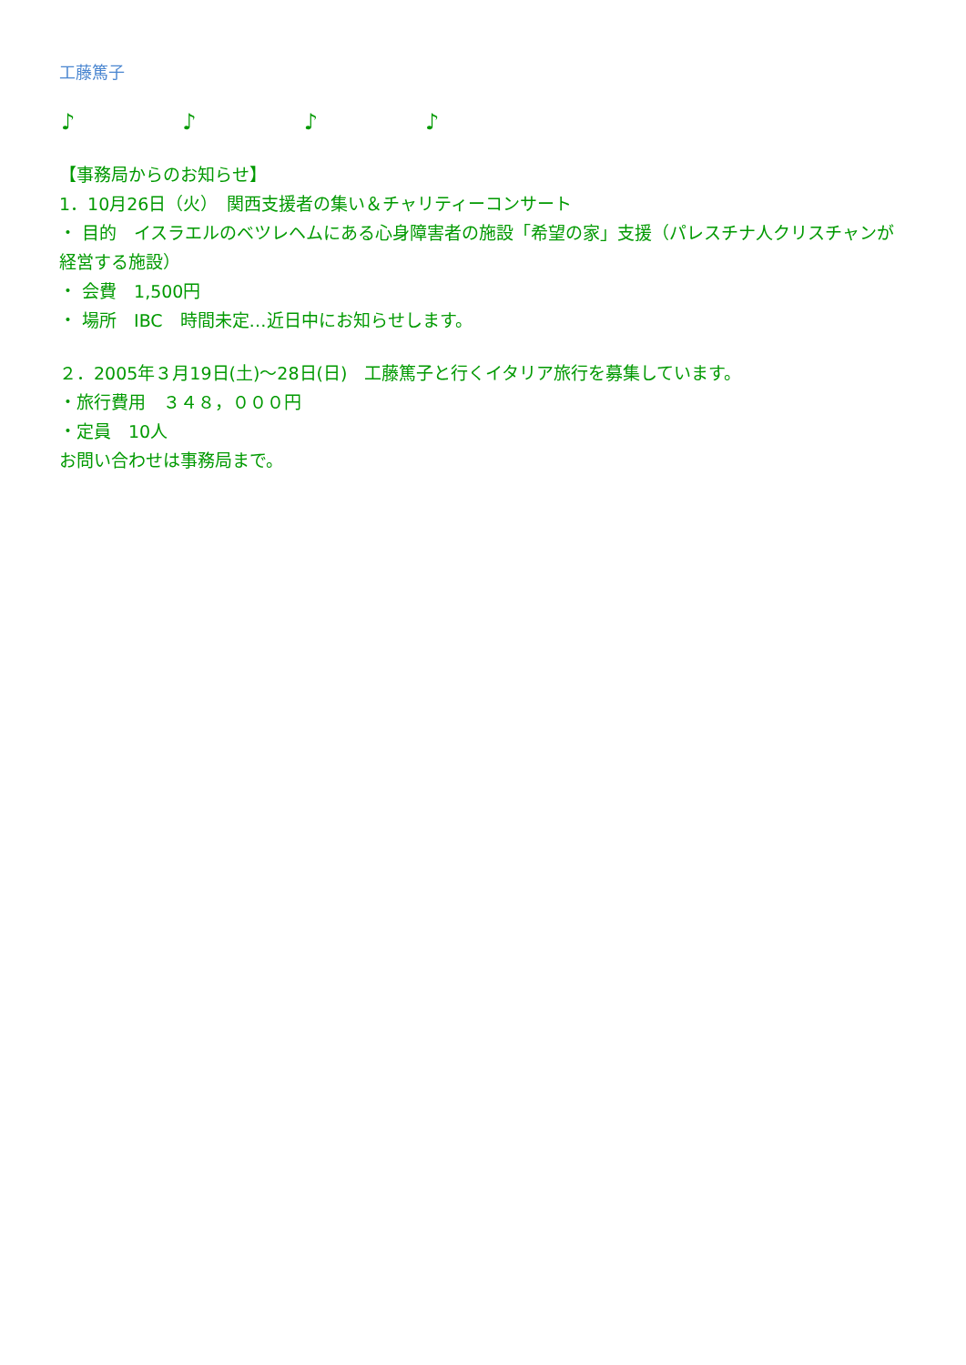工藤篤子
♪ ♪ ♪ ♪
【事務局からのお知らせ】
1．10月26日（火）　関西支援者の集い＆チャリティーコンサート
・ 目的　イスラエルのベツレヘムにある心身障害者の施設「希望の家」支援（パレスチナ人クリスチャンが経営する施設）
・ 会費　1,500円
・ 場所　IBC　時間未定…近日中にお知らせします。
２．2005年３月19日(土)～28日(日)　工藤篤子と行くイタリア旅行を募集しています。
・旅行費用　３４８，０００円
・定員　10人
お問い合わせは事務局まで。